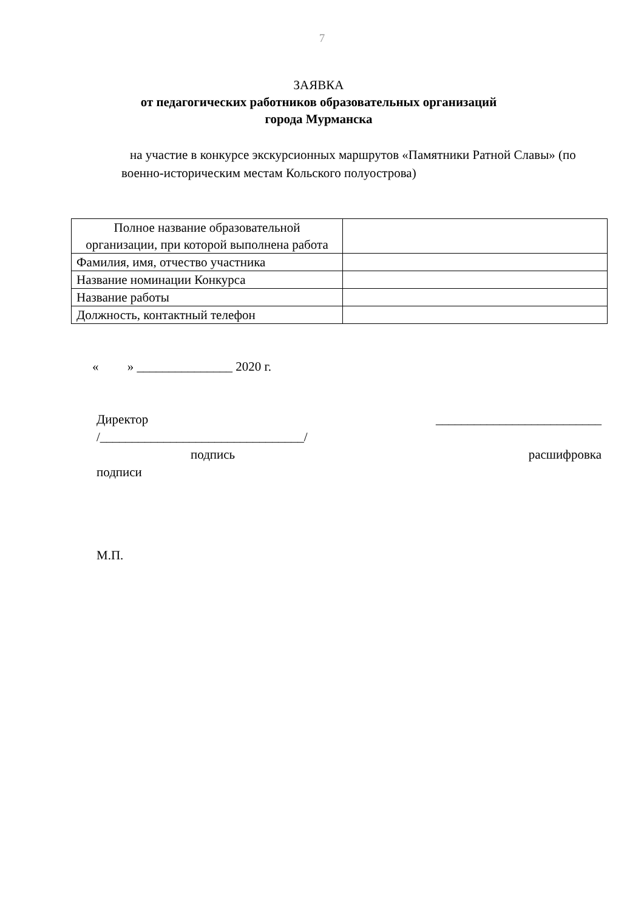7
ЗАЯВКА
от педагогических работников образовательных организаций
города Мурманска
на участие в конкурсе экскурсионных маршрутов «Памятники Ратной Славы» (по военно-историческим местам Кольского полуострова)
| Полное название образовательной организации, при которой выполнена работа | |
| Фамилия, имя, отчество участника | |
| Название номинации Конкурса | |
| Название работы | |
| Должность, контактный телефон | |
« » _______________ 2020 г.
Директор __________________________
/________________________________/
подпись расшифровка
подписи
М.П.